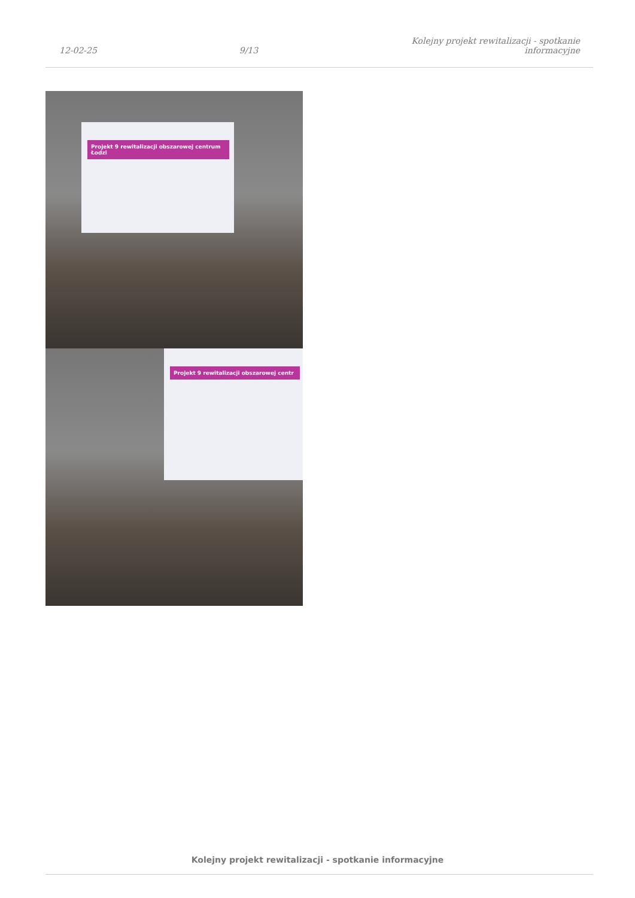12-02-25 9/13 Kolejny projekt rewitalizacji - spotkanie informacyjne
Projekt 9 rewitalizacji obszarowej centrum Łodzi
Projekt 9 rewitalizacji obszarowej centr
Kolejny projekt rewitalizacji - spotkanie informacyjne